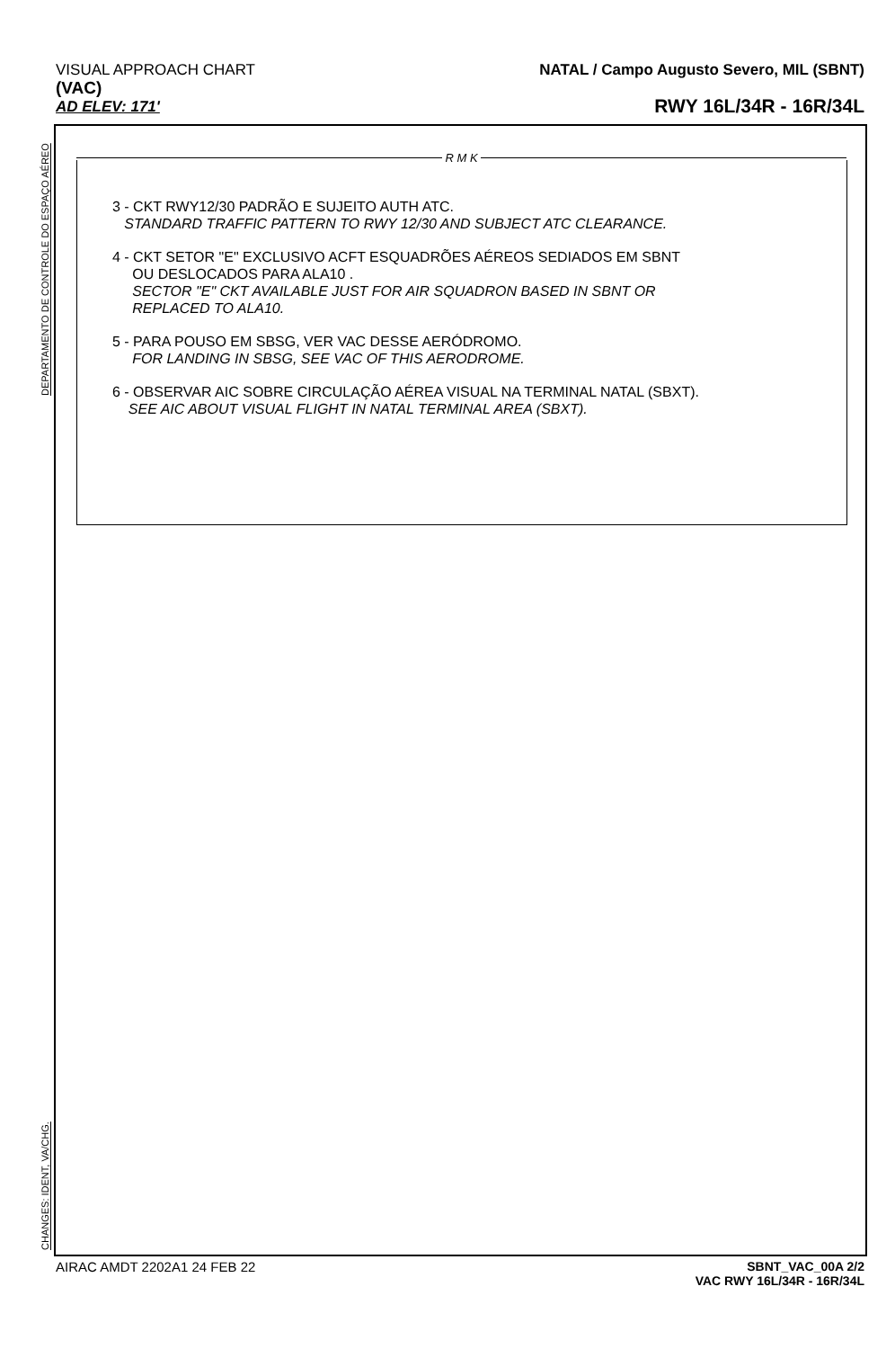VISUAL APPROACH CHART
(VAC)
AD ELEV: 171'
NATAL / Campo Augusto Severo, MIL (SBNT)
RWY 16L/34R - 16R/34L
DEPARTAMENTO DE CONTROLE DO ESPAÇO AÉREO
CHANGES: IDENT, VA/CHG.
R M K
3 - CKT RWY12/30 PADRÃO E SUJEITO AUTH ATC.
STANDARD TRAFFIC PATTERN TO RWY 12/30 AND SUBJECT ATC CLEARANCE.
4 - CKT SETOR "E" EXCLUSIVO ACFT ESQUADRÕES AÉREOS SEDIADOS EM SBNT
OU DESLOCADOS PARA ALA10 .
SECTOR "E" CKT AVAILABLE JUST FOR AIR SQUADRON BASED IN SBNT OR
REPLACED TO ALA10.
5 - PARA POUSO EM SBSG, VER VAC DESSE AERÓDROMO.
FOR LANDING IN SBSG, SEE VAC OF THIS AERODROME.
6 - OBSERVAR AIC SOBRE CIRCULAÇÃO AÉREA VISUAL NA TERMINAL NATAL (SBXT).
SEE AIC ABOUT VISUAL FLIGHT IN NATAL TERMINAL AREA (SBXT).
AIRAC AMDT 2202A1 24 FEB 22 SBNT_VAC_00A 2/2
VAC RWY 16L/34R - 16R/34L